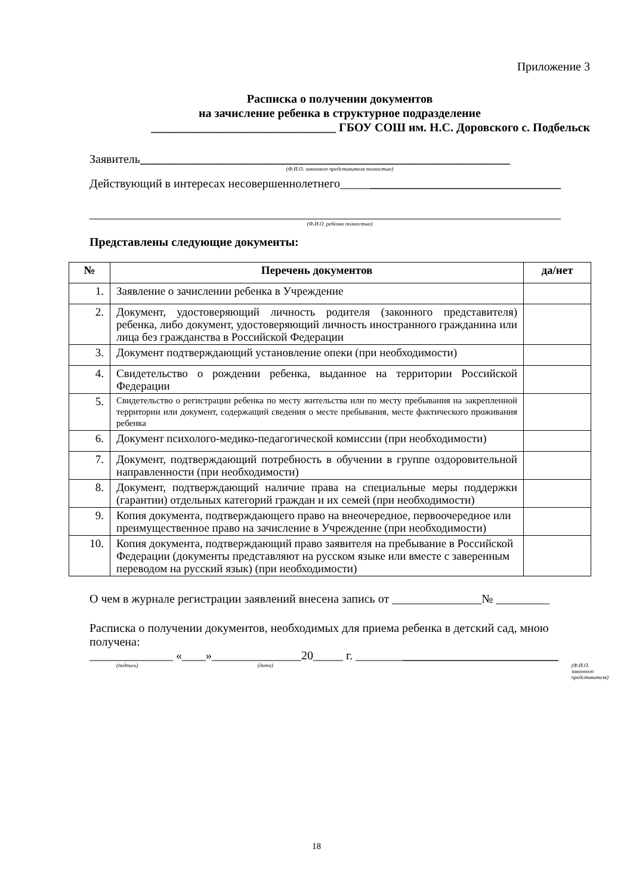Приложение 3
Расписка о получении документов
на зачисление ребенка в структурное подразделение
_______________________________ ГБОУ СОШ им. Н.С. Доровского с. Подбельск
Заявитель______________________________________________________________
(Ф.И.О. законного представителя полностью)
Действующий в интересах несовершеннолетнего_____________________________________
_______________________________________________________________________________
(Ф.И.О. ребенка полностью)
Представлены следующие документы:
| № | Перечень документов | да/нет |
| --- | --- | --- |
| 1. | Заявление о зачислении ребенка в Учреждение | |
| 2. | Документ, удостоверяющий личность родителя (законного представителя) ребенка, либо документ, удостоверяющий личность иностранного гражданина или лица без гражданства в Российской Федерации | |
| 3. | Документ подтверждающий установление опеки (при необходимости) | |
| 4. | Свидетельство о рождении ребенка, выданное на территории Российской Федерации | |
| 5. | Свидетельство о регистрации ребенка по месту жительства или по месту пребывания на закрепленной территории или документ, содержащий сведения о месте пребывания, месте фактического проживания ребенка | |
| 6. | Документ психолого-медико-педагогической комиссии (при необходимости) | |
| 7. | Документ, подтверждающий потребность в обучении в группе оздоровительной направленности (при необходимости) | |
| 8. | Документ, подтверждающий наличие права на специальные меры поддержки (гарантии) отдельных категорий граждан и их семей (при необходимости) | |
| 9. | Копия документа, подтверждающего право на внеочередное, первоочередное или преимущественное право на зачисление в Учреждение (при необходимости) | |
| 10. | Копия документа, подтверждающий право заявителя на пребывание в Российской Федерации (документы представляют на русском языке или вместе с заверенным переводом на русский язык) (при необходимости) | |
О чем в журнале регистрации заявлений внесена запись от _______________№ _________
Расписка о получении документов, необходимых для приема ребенка в детский сад, мною получена:
______________ «____»_______________20_____ г. __________________________________
(подпись) (дата) (Ф.И.О. законного представителя)
18